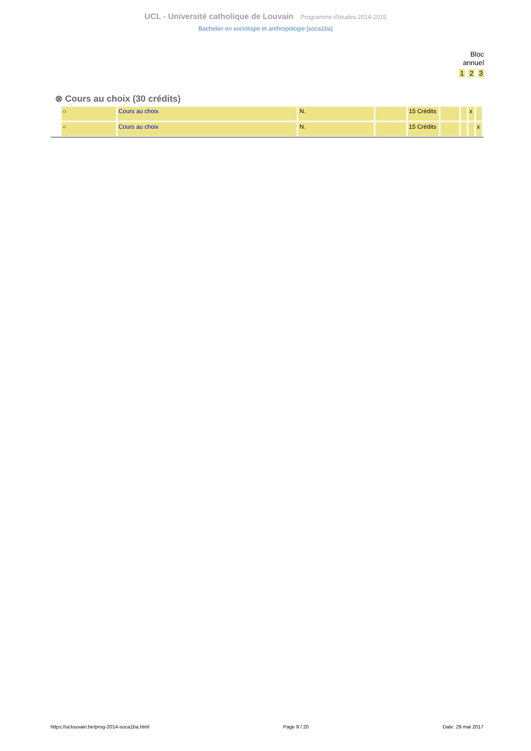UCL - Université catholique de Louvain Programme d'études 2014-2015
Bachelier en sociologie et anthropologie [soca1ba]
Bloc
annuel
1 2 3
⊗ Cours au choix (30 crédits)
| ○ | Cours au choix | N. | | 15 Crédits | | | x | |
| ○ | Cours au choix | N. | | 15 Crédits | | | | x |
https://uclouvain.be/prog-2014-soca1ba.html Page 9 / 20 Date: 29 mai 2017